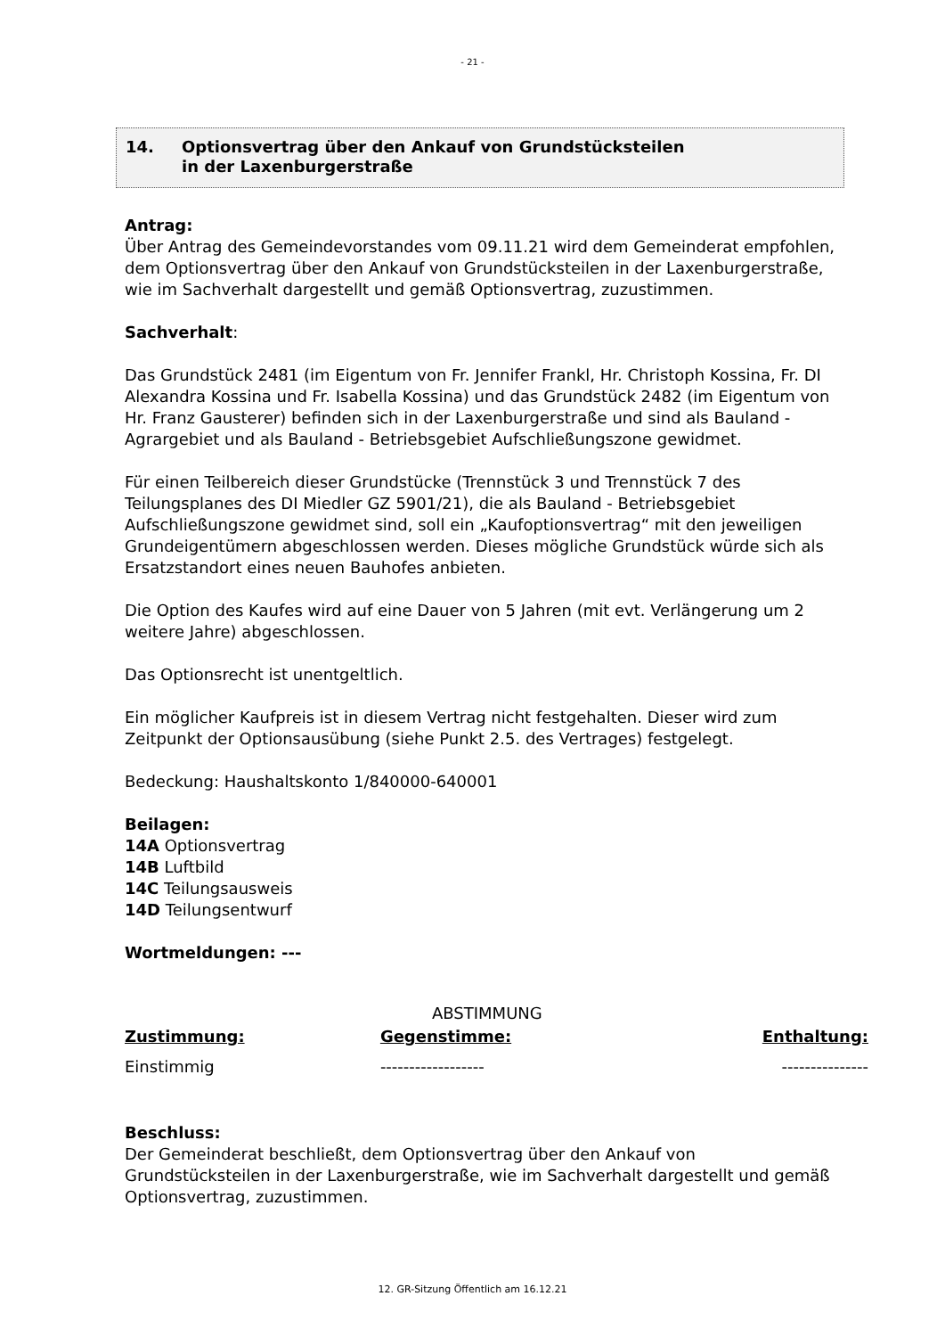- 21 -
14. Optionsvertrag über den Ankauf von Grundstücksteilen
in der Laxenburgerstraße
Antrag:
Über Antrag des Gemeindevorstandes vom 09.11.21 wird dem Gemeinderat empfohlen, dem Optionsvertrag über den Ankauf von Grundstücksteilen in der Laxenburgerstraße, wie im Sachverhalt dargestellt und gemäß Optionsvertrag, zuzustimmen.
Sachverhalt:
Das Grundstück 2481 (im Eigentum von Fr. Jennifer Frankl, Hr. Christoph Kossina, Fr. DI Alexandra Kossina und Fr. Isabella Kossina) und das Grundstück 2482 (im Eigentum von Hr. Franz Gausterer) befinden sich in der Laxenburgerstraße und sind als Bauland - Agrargebiet und als Bauland - Betriebsgebiet Aufschließungszone gewidmet.
Für einen Teilbereich dieser Grundstücke (Trennstück 3 und Trennstück 7 des Teilungsplanes des DI Miedler GZ 5901/21), die als Bauland - Betriebsgebiet Aufschließungszone gewidmet sind, soll ein „Kaufoptionsvertrag“ mit den jeweiligen Grundeigentümern abgeschlossen werden. Dieses mögliche Grundstück würde sich als Ersatzstandort eines neuen Bauhofes anbieten.
Die Option des Kaufes wird auf eine Dauer von 5 Jahren (mit evt. Verlängerung um 2 weitere Jahre) abgeschlossen.
Das Optionsrecht ist unentgeltlich.
Ein möglicher Kaufpreis ist in diesem Vertrag nicht festgehalten. Dieser wird zum Zeitpunkt der Optionsausübung (siehe Punkt 2.5. des Vertrages) festgelegt.
Bedeckung: Haushaltskonto 1/840000-640001
Beilagen:
14A Optionsvertrag
14B Luftbild
14C Teilungsausweis
14D Teilungsentwurf
Wortmeldungen: ---
ABSTIMMUNG
| Zustimmung: | Gegenstimme: | Enthaltung: |
| --- | --- | --- |
| Einstimmig | ------------------ | --------------- |
Beschluss:
Der Gemeinderat beschließt, dem Optionsvertrag über den Ankauf von Grundstücksteilen in der Laxenburgerstraße, wie im Sachverhalt dargestellt und gemäß Optionsvertrag, zuzustimmen.
12. GR-Sitzung Öffentlich am 16.12.21